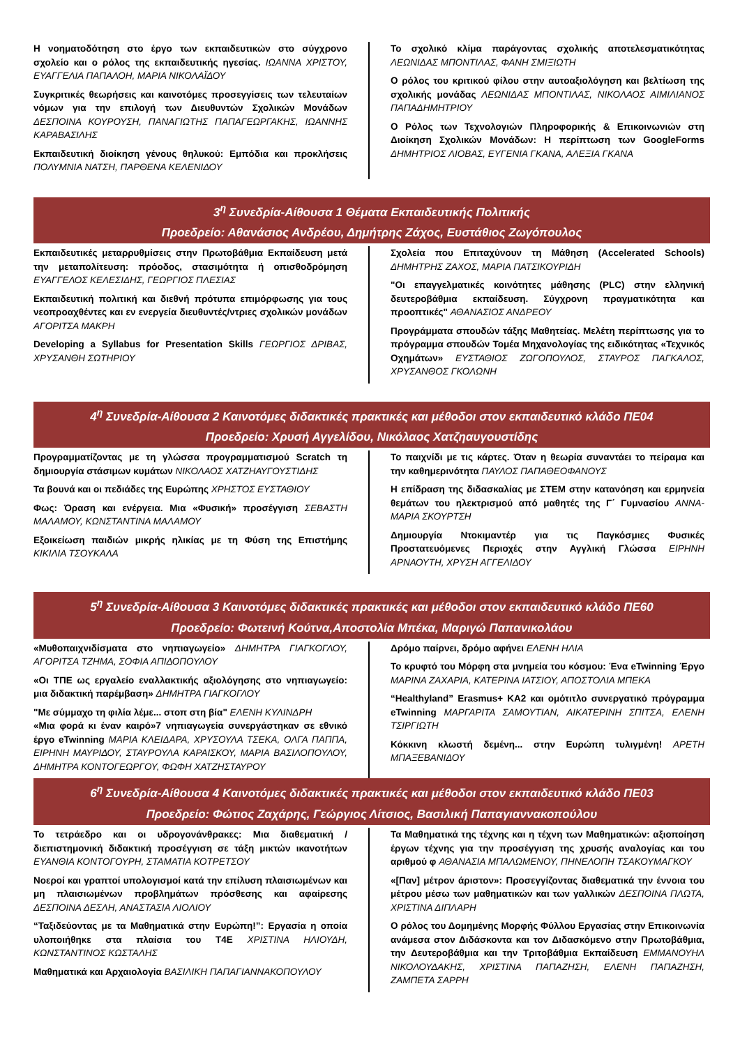Η νοηματοδότηση στο έργο των εκπαιδευτικών στο σύγχρονο σχολείο και ο ρόλος της εκπαιδευτικής ηγεσίας. ΙΩΑΝΝΑ ΧΡΙΣΤΟΥ, ΕΥΑΓΓΕΛΙΑ ΠΑΠΑΛΟΗ, ΜΑΡΙΑ ΝΙΚΟΛΑΪΔΟΥ
Συγκριτικές θεωρήσεις και καινοτόμες προσεγγίσεις των τελευταίων νόμων για την επιλογή των Διευθυντών Σχολικών Μονάδων ΔΕΣΠΟΙΝΑ ΚΟΥΡΟΥΣΗ, ΠΑΝΑΓΙΩΤΗΣ ΠΑΠΑΓΕΩΡΓΑΚΗΣ, ΙΩΑΝΝΗΣ ΚΑΡΑΒΑΣΙΛΗΣ
Εκπαιδευτική διοίκηση γένους θηλυκού: Εμπόδια και προκλήσεις ΠΟΛΥΜΝΙΑ ΝΑΤΣΗ, ΠΑΡΘΕΝΑ ΚΕΛΕΝΙΔΟΥ
Το σχολικό κλίμα παράγοντας σχολικής αποτελεσματικότητας ΛΕΩΝΙΔΑΣ ΜΠΟΝΤΙΛΑΣ, ΦΑΝΗ ΣΜΙΞΙΩΤΗ
Ο ρόλος του κριτικού φίλου στην αυτοαξιολόγηση και βελτίωση της σχολικής μονάδας ΛΕΩΝΙΔΑΣ ΜΠΟΝΤΙΛΑΣ, ΝΙΚΟΛΑΟΣ ΑΙΜΙΛΙΑΝΟΣ ΠΑΠΑΔΗΜΗΤΡΙΟΥ
Ο Ρόλος των Τεχνολογιών Πληροφορικής & Επικοινωνιών στη Διοίκηση Σχολικών Μονάδων: Η περίπτωση των GoogleForms ΔΗΜΗΤΡΙΟΣ ΛΙΟΒΑΣ, ΕΥΓΕΝΙΑ ΓΚΑΝΑ, ΑΛΕΞΙΑ ΓΚΑΝΑ
3<sup>η</sup> Συνεδρία-Αίθουσα 1 Θέματα Εκπαιδευτικής Πολιτικής
Προεδρείο: Αθανάσιος Ανδρέου, Δημήτρης Ζάχος, Ευστάθιος Ζωγόπουλος
Εκπαιδευτικές μεταρρυθμίσεις στην Πρωτοβάθμια Εκπαίδευση μετά την μεταπολίτευση: πρόοδος, στασιμότητα ή οπισθοδρόμηση ΕΥΑΓΓΕΛΟΣ ΚΕΛΕΣΙΔΗΣ, ΓΕΩΡΓΙΟΣ ΠΛΕΣΙΑΣ
Εκπαιδευτική πολιτική και διεθνή πρότυπα επιμόρφωσης για τους νεοπροαχθέντες και εν ενεργεία διευθυντές/ντριες σχολικών μονάδων ΑΓΟΡΙΤΣΑ ΜΑΚΡΗ
Developing a Syllabus for Presentation Skills ΓΕΩΡΓΙΟΣ ΔΡΙΒΑΣ, ΧΡΥΣΑΝΘΗ ΣΩΤΗΡΙΟΥ
Σχολεία που Επιταχύνουν τη Μάθηση (Accelerated Schools) ΔΗΜΗΤΡΗΣ ΖΑΧΟΣ, ΜΑΡΙΑ ΠΑΤΣΙΚΟΥΡΙΔΗ
"Οι επαγγελματικές κοινότητες μάθησης (PLC) στην ελληνική δευτεροβάθμια εκπαίδευση. Σύγχρονη πραγματικότητα και προοπτικές" ΑΘΑΝΑΣΙΟΣ ΑΝΔΡΕΟΥ
Προγράμματα σπουδών τάξης Μαθητείας. Μελέτη περίπτωσης για το πρόγραμμα σπουδών Τομέα Μηχανολογίας της ειδικότητας «Τεχνικός Οχημάτων» ΕΥΣΤΑΘΙΟΣ ΖΩΓΟΠΟΥΛΟΣ, ΣΤΑΥΡΟΣ ΠΑΓΚΑΛΟΣ, ΧΡΥΣΑΝΘΟΣ ΓΚΟΛΩΝΗ
4<sup>η</sup> Συνεδρία-Αίθουσα 2 Καινοτόμες διδακτικές πρακτικές και μέθοδοι στον εκπαιδευτικό κλάδο ΠΕ04
Προεδρείο: Χρυσή Αγγελίδου, Νικόλαος Χατζηαυγουστίδης
Προγραμματίζοντας με τη γλώσσα προγραμματισμού Scratch τη δημιουργία στάσιμων κυμάτων ΝΙΚΟΛΑΟΣ ΧΑΤΖΗΑΥΓΟΥΣΤΙΔΗΣ
Τα βουνά και οι πεδιάδες της Ευρώπης ΧΡΗΣΤΟΣ ΕΥΣΤΑΘΙΟΥ
Φως: Όραση και ενέργεια. Μια «Φυσική» προσέγγιση ΣΕΒΑΣΤΗ ΜΑΛΑΜΟΥ, ΚΩΝΣΤΑΝΤΙΝΑ ΜΑΛΑΜΟΥ
Εξοικείωση παιδιών μικρής ηλικίας με τη Φύση της Επιστήμης ΚΙΚΙΛΙΑ ΤΣΟΥΚΑΛΑ
Το παιχνίδι με τις κάρτες. Όταν η θεωρία συναντάει το πείραμα και την καθημερινότητα ΠΑΥΛΟΣ ΠΑΠΑΘΕΟΦΑΝΟΥΣ
Η επίδραση της διδασκαλίας με ΣΤΕΜ στην κατανόηση και ερμηνεία θεμάτων του ηλεκτρισμού από μαθητές της Γ΄ Γυμνασίου ΑΝΝΑ-ΜΑΡΙΑ ΣΚΟΥΡΤΣΗ
Δημιουργία Ντοκιμαντέρ για τις Παγκόσμιες Φυσικές Προστατευόμενες Περιοχές στην Αγγλική Γλώσσα ΕΙΡΗΝΗ ΑΡΝΑΟΥΤΗ, ΧΡΥΣΗ ΑΓΓΕΛΙΔΟΥ
5<sup>η</sup> Συνεδρία-Αίθουσα 3 Καινοτόμες διδακτικές πρακτικές και μέθοδοι στον εκπαιδευτικό κλάδο ΠΕ60
Προεδρείο: Φωτεινή Κούτνα,Αποστολία Μπέκα, Μαριγώ Παπανικολάου
«Μυθοπαιχνιδίσματα στο νηπιαγωγείο» ΔΗΜΗΤΡΑ ΓΙΑΓΚΟΓΛΟΥ, ΑΓΟΡΙΤΣΑ ΤΖΗΜΑ, ΣΟΦΙΑ ΑΠΙΔΟΠΟΥΛΟΥ
«Οι ΤΠΕ ως εργαλείο εναλλακτικής αξιολόγησης στο νηπιαγωγείο: μια διδακτική παρέμβαση» ΔΗΜΗΤΡΑ ΓΙΑΓΚΟΓΛΟΥ
"Με σύμμαχο τη φιλία λέμε... στοπ στη βία" ΕΛΕΝΗ ΚΥΛΙΝΔΡΗ
«Μια φορά κι έναν καιρό»7 νηπιαγωγεία συνεργάστηκαν σε εθνικό έργο eTwinning ΜΑΡΙΑ ΚΛΕΙΔΑΡΑ, ΧΡΥΣΟΥΛΑ ΤΣΕΚΑ, ΟΛΓΑ ΠΑΠΠΑ, ΕΙΡΗΝΗ ΜΑΥΡΙΔΟΥ, ΣΤΑΥΡΟΥΛΑ ΚΑΡΑΙΣΚΟΥ, ΜΑΡΙΑ ΒΑΣΙΛΟΠΟΥΛΟΥ, ΔΗΜΗΤΡΑ ΚΟΝΤΟΓΕΩΡΓΟΥ, ΦΩΦΗ ΧΑΤΖΗΣΤΑΥΡΟΥ
Δρόμο παίρνει, δρόμο αφήνει ΕΛΕΝΗ ΗΛΙΑ
Το κρυφτό του Μόρφη στα μνημεία του κόσμου: Ένα eTwinning Έργο ΜΑΡΙΝΑ ΖΑΧΑΡΙΑ, ΚΑΤΕΡΙΝΑ ΙΑΤΣΙΟΥ, ΑΠΟΣΤΟΛΙΑ ΜΠΕΚΑ
“Healthyland” Erasmus+ KA2 και ομότιτλο συνεργατικό πρόγραμμα eTwinning ΜΑΡΓΑΡΙΤΑ ΣΑΜΟΥΤΙΑΝ, ΑΙΚΑΤΕΡΙΝΗ ΣΠΙΤΣΑ, ΕΛΕΝΗ ΤΣΙΡΓΙΩΤΗ
Κόκκινη κλωστή δεμένη... στην Ευρώπη τυλιγμένη! ΑΡΕΤΗ ΜΠΑΞΕΒΑΝΙΔΟΥ
6<sup>η</sup> Συνεδρία-Αίθουσα 4 Καινοτόμες διδακτικές πρακτικές και μέθοδοι στον εκπαιδευτικό κλάδο ΠΕ03
Προεδρείο: Φώτιος Ζαχάρης, Γεώργιος Λίτσιος, Βασιλική Παπαγιαννακοπούλου
Το τετράεδρο και οι υδρογονάνθρακες: Μια διαθεματική / διεπιστημονική διδακτική προσέγγιση σε τάξη μικτών ικανοτήτων ΕΥΑΝΘΙΑ ΚΟΝΤΟΓΟΥΡΗ, ΣΤΑΜΑΤΙΑ ΚΟΤΡΕΤΣΟΥ
Νοεροί και γραπτοί υπολογισμοί κατά την επίλυση πλαισιωμένων και μη πλαισιωμένων προβλημάτων πρόσθεσης και αφαίρεσης ΔΕΣΠΟΙΝΑ ΔΕΣΛΗ, ΑΝΑΣΤΑΣΙΑ ΛΙΟΛΙΟΥ
“Ταξιδεύοντας με τα Μαθηματικά στην Ευρώπη!”: Εργασία η οποία υλοποιήθηκε στα πλαίσια του T4E ΧΡΙΣΤΙΝΑ ΗΛΙΟΥΔΗ, ΚΩΝΣΤΑΝΤΙΝΟΣ ΚΩΣΤΑΛΗΣ
Μαθηματικά και Αρχαιολογία ΒΑΣΙΛΙΚΗ ΠΑΠΑΓΙΑΝΝΑΚΟΠΟΥΛΟΥ
Τα Μαθηματικά της τέχνης και η τέχνη των Μαθηματικών: αξιοποίηση έργων τέχνης για την προσέγγιση της χρυσής αναλογίας και του αριθμού φ ΑΘΑΝΑΣΙΑ ΜΠΑΛΩΜΕΝΟΥ, ΠΗΝΕΛΟΠΗ ΤΣΑΚΟΥΜΑΓΚΟΥ
«[Παν] μέτρον άριστον»: Προσεγγίζοντας διαθεματικά την έννοια του μέτρου μέσω των μαθηματικών και των γαλλικών ΔΕΣΠΟΙΝΑ ΠΛΩΤΑ, ΧΡΙΣΤΙΝΑ ΔΙΠΛΑΡΗ
Ο ρόλος του Δομημένης Μορφής Φύλλου Εργασίας στην Επικοινωνία ανάμεσα στον Διδάσκοντα και τον Διδασκόμενο στην Πρωτοβάθμια, την Δευτεροβάθμια και την Τριτοβάθμια Εκπαίδευση ΕΜΜΑΝΟΥΗΛ ΝΙΚΟΛΟΥΔΑΚΗΣ, ΧΡΙΣΤΙΝΑ ΠΑΠΑΖΗΣΗ, ΕΛΕΝΗ ΠΑΠΑΖΗΣΗ, ΖΑΜΠΕΤΑ ΣΑΡΡΗ